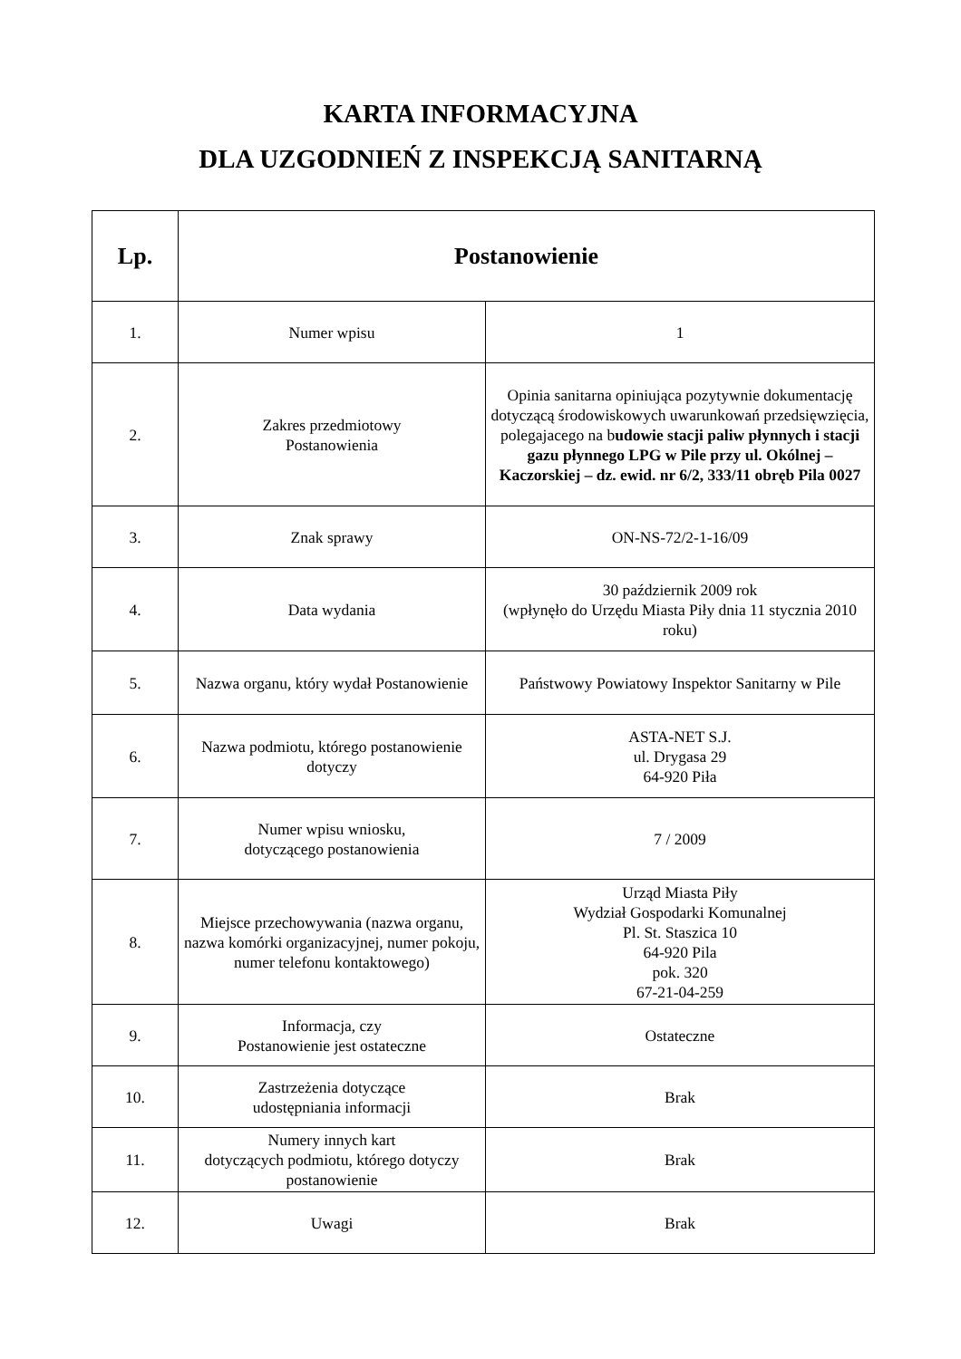KARTA INFORMACYJNA
DLA UZGODNIEŃ Z INSPEKCJĄ SANITARNĄ
| Lp. | Postanowienie | |
| --- | --- | --- |
| 1. | Numer wpisu | 1 |
| 2. | Zakres przedmiotowy Postanowienia | Opinia sanitarna opiniująca pozytywnie dokumentację dotyczącą środowiskowych uwarunkowań przedsięwzięcia, polegajacego na b udowie stacji paliw płynnych i stacji gazu płynnego LPG w Pile przy ul. Okólnej – Kaczorskiej – dz. ewid. nr 6/2, 333/11 obręb Pila 0027 |
| 3. | Znak sprawy | ON-NS-72/2-1-16/09 |
| 4. | Data wydania | 30 październik 2009 rok (wpłynęło do Urzędu Miasta Piły dnia 11 stycznia 2010 roku) |
| 5. | Nazwa organu, który wydał Postanowienie | Państwowy Powiatowy Inspektor Sanitarny w Pile |
| 6. | Nazwa podmiotu, którego postanowienie dotyczy | ASTA-NET S.J. ul. Drygasa 29 64-920 Piła |
| 7. | Numer wpisu wniosku, dotyczącego postanowienia | 7 / 2009 |
| 8. | Miejsce przechowywania (nazwa organu, nazwa komórki organizacyjnej, numer pokoju, numer telefonu kontaktowego) | Urząd Miasta Piły Wydział Gospodarki Komunalnej Pl. St. Staszica 10 64-920 Pila pok. 320 67-21-04-259 |
| 9. | Informacja, czy Postanowienie jest ostateczne | Ostateczne |
| 10. | Zastrzeżenia dotyczące udostępniania informacji | Brak |
| 11. | Numery innych kart dotyczących podmiotu, którego dotyczy postanowienie | Brak |
| 12. | Uwagi | Brak |